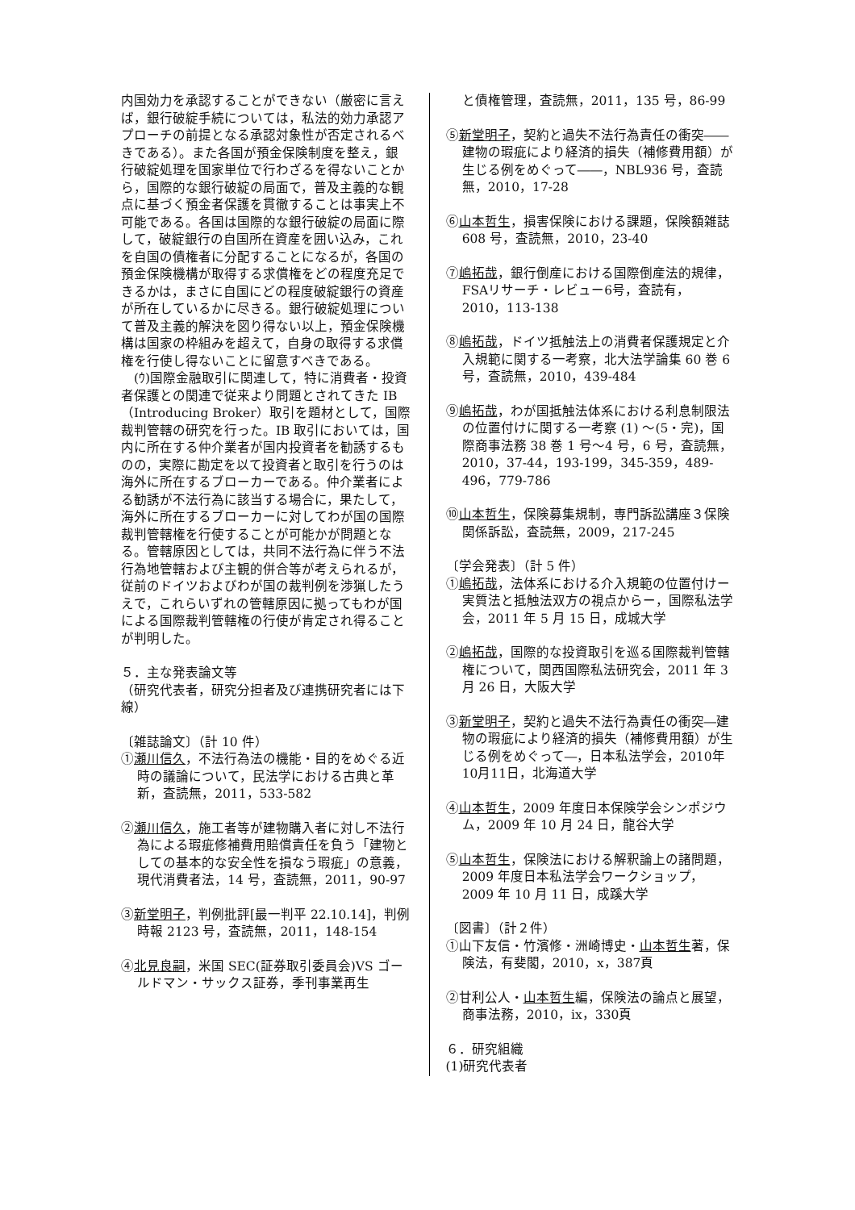内国効力を承認することができない（厳密に言えば，銀行破綻手続については，私法的効力承認アプローチの前提となる承認対象性が否定されるべきである）。また各国が預金保険制度を整え，銀行破綻処理を国家単位で行わざるを得ないことから，国際的な銀行破綻の局面で，普及主義的な観点に基づく預金者保護を貫徹することは事実上不可能である。各国は国際的な銀行破綻の局面に際して，破綻銀行の自国所在資産を囲い込み，これを自国の債権者に分配することになるが，各国の預金保険機構が取得する求償権をどの程度充足できるかは，まさに自国にどの程度破綻銀行の資産が所在しているかに尽きる。銀行破綻処理について普及主義的解決を図り得ない以上，預金保険機構は国家の枠組みを超えて，自身の取得する求償権を行使し得ないことに留意すべきである。
　(ｳ)国際金融取引に関連して，特に消費者・投資者保護との関連で従来より問題とされてきた IB（Introducing Broker）取引を題材として，国際裁判管轄の研究を行った。IB 取引においては，国内に所在する仲介業者が国内投資者を勧誘するものの，実際に勘定を以て投資者と取引を行うのは海外に所在するブローカーである。仲介業者による勧誘が不法行為に該当する場合に，果たして，海外に所在するブローカーに対してわが国の国際裁判管轄権を行使することが可能かが問題となる。管轄原因としては，共同不法行為に伴う不法行為地管轄および主観的併合等が考えられるが，従前のドイツおよびわが国の裁判例を渉猟したうえで，これらいずれの管轄原因に拠ってもわが国による国際裁判管轄権の行使が肯定され得ることが判明した。
５．主な発表論文等
（研究代表者，研究分担者及び連携研究者には下線）
〔雑誌論文〕（計 10 件）
①瀬川信久，不法行為法の機能・目的をめぐる近時の議論について，民法学における古典と革新，査読無，2011，533-582
②瀬川信久，施工者等が建物購入者に対し不法行為による瑕疵修補費用賠償責任を負う「建物としての基本的な安全性を損なう瑕疵」の意義，現代消費者法，14 号，査読無，2011，90-97
③新堂明子，判例批評[最一判平 22.10.14]，判例時報 2123 号，査読無，2011，148-154
④北見良嗣，米国 SEC(証券取引委員会)VS ゴールドマン・サックス証券，季刊事業再生
と債権管理，査読無，2011，135 号，86-99
⑤新堂明子，契約と過失不法行為責任の衝突――建物の瑕疵により経済的損失（補修費用額）が生じる例をめぐって――，NBL936 号，査読無，2010，17-28
⑥山本哲生，損害保険における課題，保険額雑誌 608 号，査読無，2010，23-40
⑦嶋拓哉，銀行倒産における国際倒産法的規律，FSAリサーチ・レビュー6号，査読有，2010，113-138
⑧嶋拓哉，ドイツ抵触法上の消費者保護規定と介入規範に関する一考察，北大法学論集 60 巻 6 号，査読無，2010，439-484
⑨嶋拓哉，わが国抵触法体系における利息制限法の位置付けに関する一考察 (1) ～(5・完)，国際商事法務 38 巻 1 号～4 号，6 号，査読無，2010，37-44，193-199，345-359，489-496，779-786
⑩山本哲生，保険募集規制，専門訴訟講座３保険関係訴訟，査読無，2009，217-245
〔学会発表〕（計 5 件）
①嶋拓哉，法体系における介入規範の位置付けー実質法と抵触法双方の視点からー，国際私法学会，2011 年 5 月 15 日，成城大学
②嶋拓哉，国際的な投資取引を巡る国際裁判管轄権について，関西国際私法研究会，2011 年 3 月 26 日，大阪大学
③新堂明子，契約と過失不法行為責任の衝突―建物の瑕疵により経済的損失（補修費用額）が生じる例をめぐって―，日本私法学会，2010年10月11日，北海道大学
④山本哲生，2009 年度日本保険学会シンポジウム，2009 年 10 月 24 日，龍谷大学
⑤山本哲生，保険法における解釈論上の諸問題，2009 年度日本私法学会ワークショップ，2009 年 10 月 11 日，成蹊大学
〔図書〕（計２件）
①山下友信・竹濱修・洲崎博史・山本哲生著，保険法，有斐閣，2010，x，387頁
②甘利公人・山本哲生編，保険法の論点と展望，商事法務，2010，ix，330頁
６．研究組織
(1)研究代表者